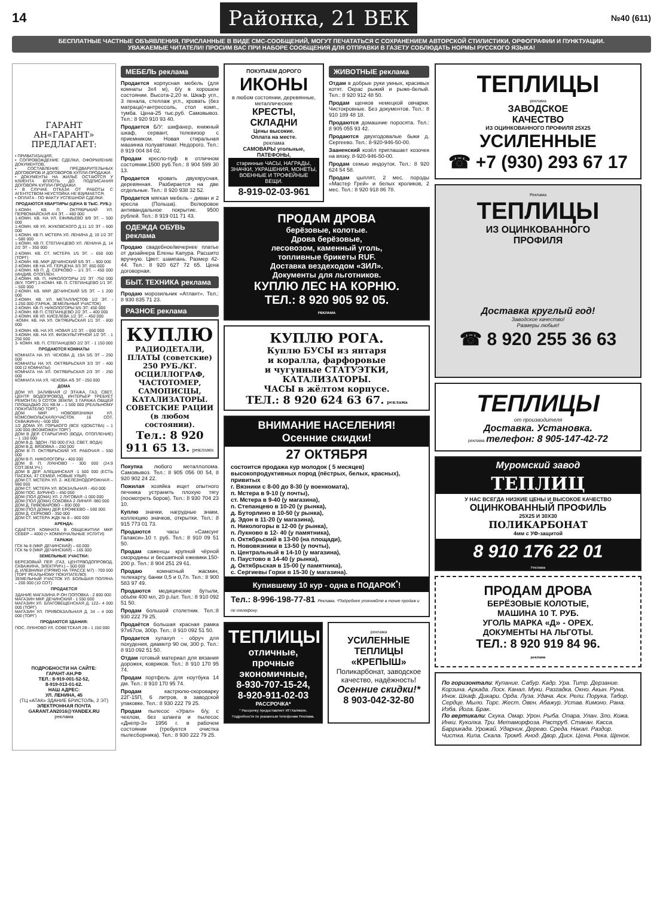14 Районка, 21 ВЕК №40 (611)
БЕСПЛАТНЫЕ ЧАСТНЫЕ ОБЪЯВЛЕНИЯ, ПРИСЛАННЫЕ В ВИДЕ СМС-СООБЩЕНИЙ, МОГУТ ПЕЧАТАТЬСЯ С СОХРАНЕНИЕМ АВТОРСКОЙ СТИЛИСТИКИ, ОРФОГРАФИИ И ПУНКТУАЦИИ.
УВАЖАЕМЫЕ ЧИТАТЕЛИ! ПРОСИМ ВАС ПРИ НАБОРЕ СООБЩЕНИЯ ДЛЯ ОТПРАВКИ В ГАЗЕТУ СОБЛЮДАТЬ НОРМЫ РУССКОГО ЯЗЫКА!
ГАРАНТ
АН«ГАРАНТ»
ПРЕДЛАГАЕТ:
• ПРИВАТИЗАЦИЯ,
• СОПРОВОЖДЕНИЕ СДЕЛКИ, ОФОРМЛЕНИЕ ДОКУМЕНТОВ,
• СОСТАВЛЕНИЕ ПРЕДВАРИТЕЛЬНЫХ ДОГОВОРОВ И ДОГОВОРОВ КУПЛИ-ПРОДАЖИ.
• ДОКУМЕНТЫ НА ЖИЛЬЁ ОСТАЮТСЯ У КЛИЕНТА ВПЛОТЬ ДО ПОДПИСАНИЯ ДОГОВОРА КУПЛИ-ПРОДАЖИ.
• В СЛУЧАЕ ОТКАЗА ОТ РАБОТЫ С АГЕНТСТВОМ НЕУСТОЙКА НЕ ВЗИМАЕТСЯ.
• ОПЛАТА - ПО ФАКТУ УСПЕШНОЙ СДЕЛКИ.
ПРОДАЮТСЯ КВАРТИРЫ (ЦЕНА В ТЫС. РУБ.):
1-КОМН. КВ. П. ОКТЯБРЬКИЙ УЛ. ПЕРВОМАЙСКАЯ 4/4 ЭТ. – 460 000
1-КОМН. КВ. НА УЛ. ЕФИМЬЕВО 8/9 ЭТ. – 500 000
1-КОМН. КВ УЛ. ЖУКОВСКОГО Д.11 1/2 ЭТ – 600 000
1-КОМН. КВ П. МСТЕРА УЛ. ЛЕНИНА Д. 19 1/2 ЭТ – 580 000
1-КОМН. КВ П. СТЕПАНЦЕВО УЛ. ЛЕНИНА Д. 14 2/2 ЭТ – 350 000
2-КОМН. КВ. СТ. МСТЕРА 1/5 ЭТ. – 650 000 (ТОРГ)
2-КОМН. КВ. МКР. ДЕЧИНСКИЙ 5/5 ЭТ. – 900 000
2-КОМН. КВ НА УЛ. ГЕРЦЕНА 3/3 ЭТ. 850 000
2-КОМН. КВ П. Д. СЕРКОВО – 1/1 ЭТ. – 450 000 (ИНДИВ. ОТОПЛЕН.
2-КОМН. КВ. П. НИКОЛОГОРЫ 2/2 ЭТ -750 000 (В/У, ТОРГ) 2-КОМН. КВ. П. СТЕПАНЦЕВО 1/1 ЭТ. – 500 000
2-КОМН. КВ. МКР. ДЕЧИНСКИЙ 5/5 ЭТ. – 1 200 000
2-КОМН. КВ. УЛ. МЕТАЛЛИСТОВ 1/2 ЭТ. - 1.250.000 (ГАРАЖ, ЗЕМЕЛЬНЫЙ УЧАСТОК)
2-КОМН. КВ П. НИКОЛОГОРЫ 5/5 ЭТ: 450 000
2-КОМН. КВ П. СТЕПАНЦЕВО 2/2 ЭТ. – 400 000
2-КОМН. КВ УЛ. КИСЕЛЕВА 1/2 ЭТ. – 450 000
-КОМН. КВ. НА УЛ. ОКТЯБРЬСКАЯ 1/1 ЭТ. - 800 000
3-КОМН. КВ. НА УЛ. НОВАЯ 1/2 ЭТ. – 650 000
3-КОМН. КВ. НА УЛ. ФИЗКУЛЬТУРНОЙ 1/2 ЭТ. - 1 250 000
3- КОМН. КВ. П. СТЕПАНЦЕВО 2/2 ЭТ. - 1 150 000
ПРОДАЮТСЯ КОМНАТЫ
КОМНАТА НА УЛ. ЧЕХОВА Д. 19А 5/5 ЭТ – 250 000
КОМНАТЫ НА УЛ. ОКТЯБРЬСКАЯ 3/3 ЭТ - 400 000 (2 КОМНАТЫ)
КОМНАТА НА УЛ. ОКТЯБРЬСКАЯ 2/3 ЭТ - 250 000
КОМНАТА НА УЛ. ЧЕХОВА 4/5 ЭТ - 250 000
ДОМА
ДОМ УЛ. ЗАЛИВНАЯ (2 ЭТАЖА, ГАЗ, СВЕТ, ЦЕНТР. ВОДОПРОВОД, ИНТЕРЬЕР ТРЕБУЕТ РЕМОНТА) 9 СОТОК ЗЕМЛИ, 3 ГАРАЖА ОБЩЕЙ ПЛОЩАДЬЮ 201 КВ.М – 1 500 000 (РЕАЛЬНОМУ ПОКУПАТЕЛЮ ТОРГ)
ДОМ МКР. НОВОВЯЗНИКИ УЛ. КОМСОМОЛЬСКАЯ(УЧАСТОК 16 СОТ, СКВАЖИНА) - 600 000
1/2 ДОМА УЛ. ГОРЬКОГО (ВСЕ УДОБСТВА) – 1 100 000 (ВОЗМОЖЕН ТОРГ)
ДОМ В ДЕР. СТАРЫГИНО (ВОДА, ОТОПЛЕНИЕ) – 1 150 000
ДОМ В Д. ЭДОН -750 000 (ГАЗ, СВЕТ, ВОДА)
ДОМ В Д. ВЯЗОВКА – 250 000
ДОМ В П. ОКТЯБРЬСКИЙ УЛ. РАБОЧАЯ – 550 000
ДОМ В П. НИКОЛОГОРЫ - 400 000
ДОМ В П. ЛУКНОВО - 300 000 (24.9 СОТ.ЗЕМ.УЧ.)
ДОМ В ДЕР. АЛЕШИНСКАЯ -1 500 000 (ЕСТЬ ПАСЕКА, 47 СЕМЕЙ, НОВЫЕ УЛЬЯ)
ДОМ СТ. МСТЕРА УЛ. 2- ЖЕЛЕЗНОДОРОЖНАЯ – 980 000
ДОМ СТ. МСТЕРА УЛ. ВОКЗАЛЬНАЯ - 450 000
ДОМ ПОС. БУРИНО – 450 000
ДОМ (ПОЛ ДОМА) УЛ. 2 ЛУГОВАЯ -1 000 000
ДОМ (ПОЛ ДОМА) СОКОВКА 2 ЛИНИЯ -980 000
ДОМ Д. ПИВОВАРОВО – 800 000
ДОМ (ПОЛ ДОМА) ДЕР. ЕРОФЕЕВО – 590 000
ДОМ Д. СЕРКОВО - 350 000
ДОМ СТ. МСТЕРА ЖДК № 8 – 800 000
АРЕНДА:
СДАЁТСЯ КОМНАТА В ОБЩЕЖИТИИ МКР. СЕВЕР – 4000 (+ КОММУНАЛЬНЫЕ УСЛУГИ)
ГАРАЖИ:
ГСК № 8 (МКР. ДЕЧИНСКИЙ) – 60 000
ГСК № 9 (МКР. ДЕЧИНСКИЙ) – 165 000
ЗЕМЕЛЬНЫЕ УЧАСТКИ:
БЕРЕЗОВЫЙ ПЕР. (ГАЗ, ЦЕНТРВОДОПРОВОД, СКВАЖИНА, ЭЛЕКТРИЧ.) – 500 000
Д. ИЛЕВНИКИ (ПРЯМО НА ТРАССЕ М7) - 700 000 (ТОРГ РЕАЛЬНОМУ ПОКУПАТЕЛЮ)
ЗЕМЕЛЬНЫЙ УЧАСТОК УЛ. БОЛЬШАЯ ПОЛЯНА – 200 000 (10 СОТ)
ПРОДАЕТСЯ
ЗДАНИЕ МАГАЗИНА Р-ОН ПОПОВКА - 2 800 000
МАГАЗИН МКР. ДЕЧИНСКИЙ - 1 550 000
МАГАЗИН УЛ. БЛАГОВЕЩЕНСКАЯ Д. 122– 4 000 000 (ТОРГ)
МАГАЗИН УЛ. ПРИВОКЗАЛЬНАЯ Д. 34 – 4 000 000 (ТОРГ)
ПРОДАЮТСЯ ЗДАНИЯ:
ПОС. ЛУКНОВО УЛ. СОВЕТСКАЯ 2В - 1 150 000
ПОДРОБНОСТИ НА САЙТЕ:
ГАРАНТ-АН.РФ
ТЕЛ.: 8-919-001-52-52,
8-919-013-01-62.
НАШ АДРЕС:
УЛ. ЛЕНИНА, 45
(ТЦ «АТАК» ЗДАНИЕ БРИСТОЛЬ, 2 ЭТ)
ЭЛЕКТРОННАЯ ПОЧТА
GARANT.AN2016@YANDEX.RU
реклама
МЕБЕЛЬ реклама
Продается корпусная мебель (для комнаты 3х4 м), б/у в хорошем состоянии. Высота-2,20 м. Шкаф угл., 3 пенала, стеллаж угл., кровать (без матраца)+антрессоль, стол комп., тумба. Цена-25 тыс.руб. Самовывоз. Тел.: 8 920 910 93 40.
Продается Б/У: шифанер, книжный шкаф, сервант, телевизор с приемником. Новая стиральная машинка полуавтомат. Недорого. Тел.: 8 919 004 84 02.
Продам кресло-пуф в отличном состоянии.1500 руб.Тел.: 8 904 599 30 13.
Продается кровать двухярусная, деревянная. Разбирается на две отдельные. Тел.: 8 920 938 32 52.
Продается мягкая мебель - диван и 2 кресла (Польша). Велюровое антивандальное покрытие. 9500 рублей. Тел.: 8 919 011 71 43.
ОДЕЖДА ОБУВЬ реклама
Продаю свадебное/вечернее платье от дизайнера Елены Капура. Расшито вручную. Цвет: шампань. Размер 42-44. Тел.: 8 920 627 72 65. Цена договорная.
БЫТ. ТЕХНИКА реклама
Продаю морозильник «Атлант». Тел.: 8 930 835 71 23.
РАЗНОЕ реклама
КУПЛЮ
РАДИОДЕТАЛИ,
ПЛАТЫ (советские)
250 РУБ./КГ.
ОСЦИЛЛОГРАФ,
ЧАСТОТОМЕР,
САМОПИСЦЫ,
КАТАЛИЗАТОРЫ.
СОВЕТСКИЕ РАЦИИ
(в любом состоянии).
Тел.: 8 920 911 65 13. реклама
Покупка любого металлолома. Самовывоз. Тел.: 8 905 056 00 54, 8 920 902 24 22.
Пожилая хозяйка ищет опытного печника устранить плохую тягу (посмотреть боров). Тел.: 8 930 704 23 10.
Куплю значки, нагрудные знаки, коллекцию значков, открытки. Тел.: 8 915 773 01 73.
Продаются часы «Самсунг Галакси».10 т. руб. Тел.: 8 910 09 51 50.
Продам саженцы крупной чёрной смородины и бесшипной ежевики.150-200 р. Тел.: 8 904 251 29 61.
Продаю комнатный жасмин, телекарту, банки 0,5 и 0,7л. Тел.: 8 900 583 97 49.
Продаются медицинские бутыли, объём 400 мл, 20 р./шт. Тел.: 8 910 092 51 50.
Продам большой столетник. Тел.:8 930 222 79 25.
Продаётся большая красная рамка 97х67см, 300р. Тел.: 8 910 092 51 50.
Продается хулахуп - обруч для похудения, диаметр 90 см, 300 р. Тел.: 8 910 092 51 50.
Отдам готовый материал для вязания дорожек, ковриков. Тел.: 8 910 170 95 74.
Продам портфель для ноутбука 14 дм. Тел.: 8 910 170 95 74.
Продам кастрюлю-скороварку 22Г-15П, 6 литров, в заводской упаковке. Тел.: 8 930 222 79 25.
Продам пылесос «Урал» б/у, с чехлом, без шланга и пылесос «Днепр-3» 1956 г. в рабочем состоянии (требуется очистка пылесборника). Тел.: 8 930 222 79 25.
ПОКУПАЕМ ДОРОГО
ИКОНЫ
в любом состоянии, деревянные, металлические
КРЕСТЫ, СКЛАДНИ
Цены высокие.
Оплата на месте.
реклама
САМОВАРЫ угольные, ПАТЕФОНЫ,
старинные ЧАСЫ, НАГРАДЫ, ЗНАЧКИ, УКРАШЕНИЯ, МОНЕТЫ, ВОЕННЫЕ И ТРОФЕЙНЫЕ ВЕЩИ.
8-919-02-03-961
ЖИВОТНЫЕ реклама
Отдам в добрые руки умных, красивых котят. Окрас рыжий и рыже-белый. Тел.: 8 920 912 48 50.
Продам щенков немецкой овчарки. Чистокровные. Без документов. Тел.: 8 910 189 48 18.
Продаются домашние поросята. Тел.: 8 905 055 93 42.
Продаются двухгодовалые быки д. Сергеево. Тел.: 8-920-946-50-00.
Зааненский козёл приглашает козочек на вязку. 8-920-946-50-00.
Продам семью индоуток. Тел.: 8 920 624 54 58.
Продам цыплят, 2 мес. породы «Мастер Грей» и белых кроликов, 2 мес. Тел.: 8 920 918 86 78.
ПРОДАМ ДРОВА
берёзовые, колотые.
Дрова берёзовые,
лесовозом, каменный уголь,
топливные брикеты RUF.
Доставка вездеходом «ЗИЛ».
Документы для льготников.
КУПЛЮ ЛЕС НА КОРНЮ.
ТЕЛ.: 8 920 905 92 05.
РЕКЛАМА
КУПЛЮ РОГА.
Куплю БУСЫ из янтаря
и коралла, фарфоровые
и чугунные СТАТУЭТКИ,
КАТАЛИЗАТОРЫ.
ЧАСЫ в жёлтом корпусе.
ТЕЛ.: 8 920 624 63 67. реклама
ВНИМАНИЕ НАСЕЛЕНИЯ!
Осенние скидки!
27 ОКТЯБРЯ
состоится продажа кур молодок ( 5 месяцев) высокопродуктивных пород (пёстрых, белых, красных), привитых
г. Вязники с 8-00 до 8-30 (у военкомата),
п. Мстера в 9-10 (у почты),
ст. Мстера в 9-40 (у магазина),
п. Степанцево в 10-20 (у рынка),
д. Буторлино в 10-50 (у рынка),
д. Эдон в 11-20 (у магазина),
п. Никологоры в 12-00 (у рынка),
п. Лукново в 12- 40 (у памятника),
п. Октябрьский в 13-00 (на площади),
п. Нововязники в 13-50 (у почты),
п. Центральный в 14-10 (у магазина),
п. Паустово в 14-40 (у рынка),
д. Октябрьская в 15-00 (у памятника),
с. Сергиевы Горки в 15-30 (у магазина).
Купившему 10 кур - одна в ПОДАРОК<sup>*</sup>!
Тел.: 8-996-198-77-81 Реклама. *Подробнее уточняйте в точке продаж и по телефону.
ТЕПЛИЦЫ
отличные, прочные экономичные,
8-930-707-15-24,
8-920-911-02-03
РАССРОЧКА*
* Рассрочку предоставляет ИП Калямин. Подробности по указанным телефонам Реклама.
реклама
УСИЛЕННЫЕ
ТЕПЛИЦЫ
«КРЕПЫШ»
Поликарбонат, заводское качество, надёжность!
Осенние скидки!*
8 903-042-32-80
ТЕПЛИЦЫ
реклама
ЗАВОДСКОЕ
КАЧЕСТВО
ИЗ ОЦИНКОВАННОГО ПРОФИЛЯ 25Х25
УСИЛЕННЫЕ
☎ +7 (930) 293 67 17
Реклама
ТЕПЛИЦЫ
ИЗ ОЦИНКОВАННОГО
ПРОФИЛЯ
Доставка круглый год!
Заводское качество!
Размеры любые!
☎ 8 920 255 36 63
ТЕПЛИЦЫ
от производителя
Доставка. Установка.
реклама телефон: 8 905-147-42-72
Муромский завод
ТЕПЛИЦ
У НАС ВСЕГДА НИЗКИЕ ЦЕНЫ И ВЫСОКОЕ КАЧЕСТВО
ОЦИНКОВАННЫЙ ПРОФИЛЬ
25Х25 И 30Х30
ПОЛИКАРБОНАТ
4мм с УФ-защитой
8 910 176 22 01
Реклама
ПРОДАМ ДРОВА
БЕРЁЗОВЫЕ КОЛОТЫЕ,
МАШИНА 10 Т. РУБ.
УГОЛЬ МАРКА «Д» - ОРЕХ.
ДОКУМЕНТЫ НА ЛЬГОТЫ.
ТЕЛ.: 8 920 919 84 96.
реклама
По горизонтали: Купание. Сабур. Кадр. Ура. Титр. Дерзание. Корзина. Аркада. Лоск. Канал. Муки. Разгадка. Окно. Акын. Руна. Инок. Шкаф. Дикари. Орда. Луза. Удача. Аск. Рели. Порука. Табор. Сердце. Мыло. Торс. Жест. Овен. Абажур. Устав. Кимоно. Рана. Изба. Йога. Брак.
По вертикали: Скука. Омар. Урон. Рыба. Опара. Улан. Зло. Кожа. Инки. Куколка. Три. Метаморфоза. Раструб. Стакан. Касса. Баррикада. Урожай. Ударник. Дерево. Среда. Накал. Раздор. Чистка. Кипа. Скала. Тромб. Анод. Двор. Диск. Цена. Река. Щенок.